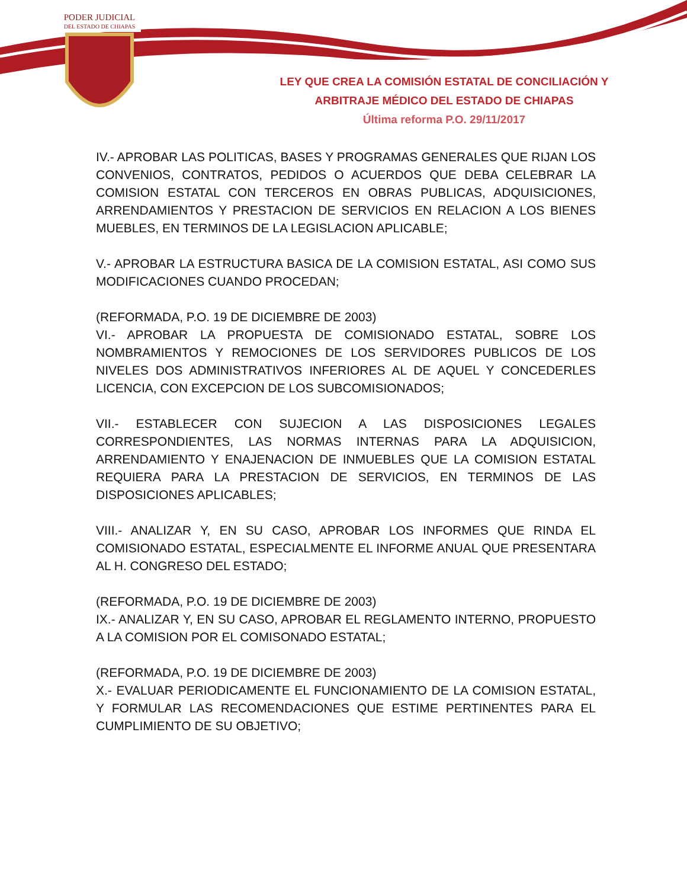PODER JUDICIAL
DEL ESTADO DE CHIAPAS
LEY QUE CREA LA COMISIÓN ESTATAL DE CONCILIACIÓN Y
ARBITRAJE MÉDICO DEL ESTADO DE CHIAPAS
Última reforma P.O. 29/11/2017
IV.- APROBAR LAS POLITICAS, BASES Y PROGRAMAS GENERALES QUE RIJAN LOS CONVENIOS, CONTRATOS, PEDIDOS O ACUERDOS QUE DEBA CELEBRAR LA COMISION ESTATAL CON TERCEROS EN OBRAS PUBLICAS, ADQUISICIONES, ARRENDAMIENTOS Y PRESTACION DE SERVICIOS EN RELACION A LOS BIENES MUEBLES, EN TERMINOS DE LA LEGISLACION APLICABLE;
V.- APROBAR LA ESTRUCTURA BASICA DE LA COMISION ESTATAL, ASI COMO SUS MODIFICACIONES CUANDO PROCEDAN;
(REFORMADA, P.O. 19 DE DICIEMBRE DE 2003)
VI.- APROBAR LA PROPUESTA DE COMISIONADO ESTATAL, SOBRE LOS NOMBRAMIENTOS Y REMOCIONES DE LOS SERVIDORES PUBLICOS DE LOS NIVELES DOS ADMINISTRATIVOS INFERIORES AL DE AQUEL Y CONCEDERLES LICENCIA, CON EXCEPCION DE LOS SUBCOMISIONADOS;
VII.- ESTABLECER CON SUJECION A LAS DISPOSICIONES LEGALES CORRESPONDIENTES, LAS NORMAS INTERNAS PARA LA ADQUISICION, ARRENDAMIENTO Y ENAJENACION DE INMUEBLES QUE LA COMISION ESTATAL REQUIERA PARA LA PRESTACION DE SERVICIOS, EN TERMINOS DE LAS DISPOSICIONES APLICABLES;
VIII.- ANALIZAR Y, EN SU CASO, APROBAR LOS INFORMES QUE RINDA EL COMISIONADO ESTATAL, ESPECIALMENTE EL INFORME ANUAL QUE PRESENTARA AL H. CONGRESO DEL ESTADO;
(REFORMADA, P.O. 19 DE DICIEMBRE DE 2003)
IX.- ANALIZAR Y, EN SU CASO, APROBAR EL REGLAMENTO INTERNO, PROPUESTO A LA COMISION POR EL COMISONADO ESTATAL;
(REFORMADA, P.O. 19 DE DICIEMBRE DE 2003)
X.- EVALUAR PERIODICAMENTE EL FUNCIONAMIENTO DE LA COMISION ESTATAL, Y FORMULAR LAS RECOMENDACIONES QUE ESTIME PERTINENTES PARA EL CUMPLIMIENTO DE SU OBJETIVO;